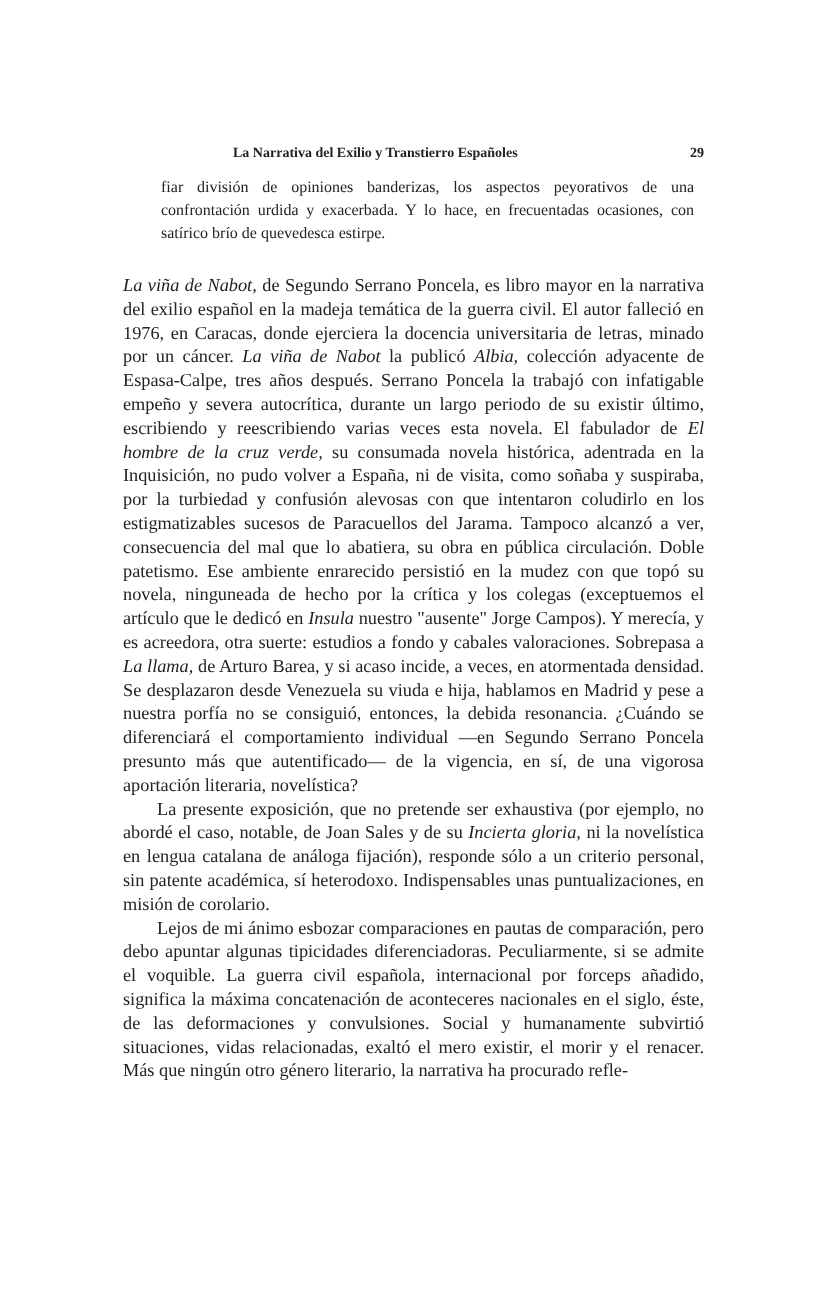La Narrativa del Exilio y Transtierro Españoles 29
fiar división de opiniones banderizas, los aspectos peyorativos de una confrontación urdida y exacerbada. Y lo hace, en frecuentadas ocasiones, con satírico brío de quevedesca estirpe.
La viña de Nabot, de Segundo Serrano Poncela, es libro mayor en la narrativa del exilio español en la madeja temática de la guerra civil. El autor falleció en 1976, en Caracas, donde ejerciera la docencia universitaria de letras, minado por un cáncer. La viña de Nabot la publicó Albia, colección adyacente de Espasa-Calpe, tres años después. Serrano Poncela la trabajó con infatigable empeño y severa autocrítica, durante un largo periodo de su existir último, escribiendo y reescribiendo varias veces esta novela. El fabulador de El hombre de la cruz verde, su consumada novela histórica, adentrada en la Inquisición, no pudo volver a España, ni de visita, como soñaba y suspiraba, por la turbiedad y confusión alevosas con que intentaron coludirlo en los estigmatizables sucesos de Paracuellos del Jarama. Tampoco alcanzó a ver, consecuencia del mal que lo abatiera, su obra en pública circulación. Doble patetismo. Ese ambiente enrarecido persistió en la mudez con que topó su novela, ninguneada de hecho por la crítica y los colegas (exceptuemos el artículo que le dedicó en Insula nuestro "ausente" Jorge Campos). Y merecía, y es acreedora, otra suerte: estudios a fondo y cabales valoraciones. Sobrepasa a La llama, de Arturo Barea, y si acaso incide, a veces, en atormentada densidad. Se desplazaron desde Venezuela su viuda e hija, hablamos en Madrid y pese a nuestra porfía no se consiguió, entonces, la debida resonancia. ¿Cuándo se diferenciará el comportamiento individual —en Segundo Serrano Poncela presunto más que autentificado— de la vigencia, en sí, de una vigorosa aportación literaria, novelística?
La presente exposición, que no pretende ser exhaustiva (por ejemplo, no abordé el caso, notable, de Joan Sales y de su Incierta gloria, ni la novelística en lengua catalana de análoga fijación), responde sólo a un criterio personal, sin patente académica, sí heterodoxo. Indispensables unas puntualizaciones, en misión de corolario.
Lejos de mi ánimo esbozar comparaciones en pautas de comparación, pero debo apuntar algunas tipicidades diferenciadoras. Peculiarmente, si se admite el voquible. La guerra civil española, internacional por forceps añadido, significa la máxima concatenación de aconteceres nacionales en el siglo, éste, de las deformaciones y convulsiones. Social y humanamente subvirtió situaciones, vidas relacionadas, exaltó el mero existir, el morir y el renacer. Más que ningún otro género literario, la narrativa ha procurado refle-